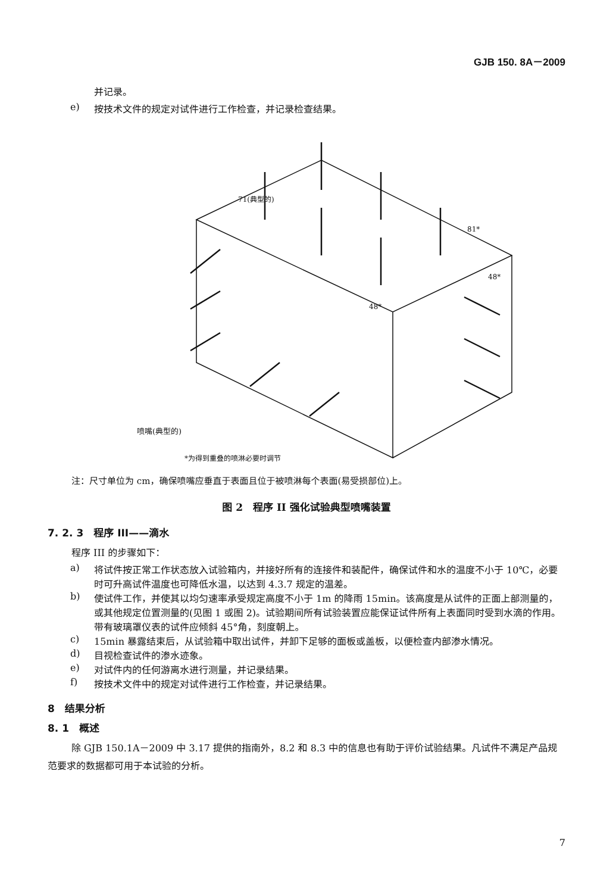GJB 150. 8A－2009
并记录。
e) 按技术文件的规定对试件进行工作检查，并记录检查结果。
喷嘴(典型的)
71(典型的)
48*
48*
81*
*为得到重叠的喷淋必要时调节
注：尺寸单位为 cm，确保喷嘴应垂直于表面且位于被喷淋每个表面(易受损部位)上。
图 2　程序 II 强化试验典型喷嘴装置
7. 2. 3　程序 III——滴水
程序 III 的步骤如下：
a) 将试件按正常工作状态放入试验箱内，并接好所有的连接件和装配件，确保试件和水的温度不小于 10℃，必要时可升高试件温度也可降低水温，以达到 4.3.7 规定的温差。
b) 使试件工作，并使其以均匀速率承受规定高度不小于 1m 的降雨 15min。该高度是从试件的正面上部测量的，或其他规定位置测量的(见图 1 或图 2)。试验期间所有试验装置应能保证试件所有上表面同时受到水滴的作用。带有玻璃罩仪表的试件应倾斜 45°角，刻度朝上。
c) 15min 暴露结束后，从试验箱中取出试件，并卸下足够的面板或盖板，以便检查内部渗水情况。
d) 目视检查试件的渗水迹象。
e) 对试件内的任何游离水进行测量，并记录结果。
f) 按技术文件中的规定对试件进行工作检查，并记录结果。
8　结果分析
8. 1　概述
除 GJB 150.1A－2009 中 3.17 提供的指南外，8.2 和 8.3 中的信息也有助于评价试验结果。凡试件不满足产品规范要求的数据都可用于本试验的分析。
7